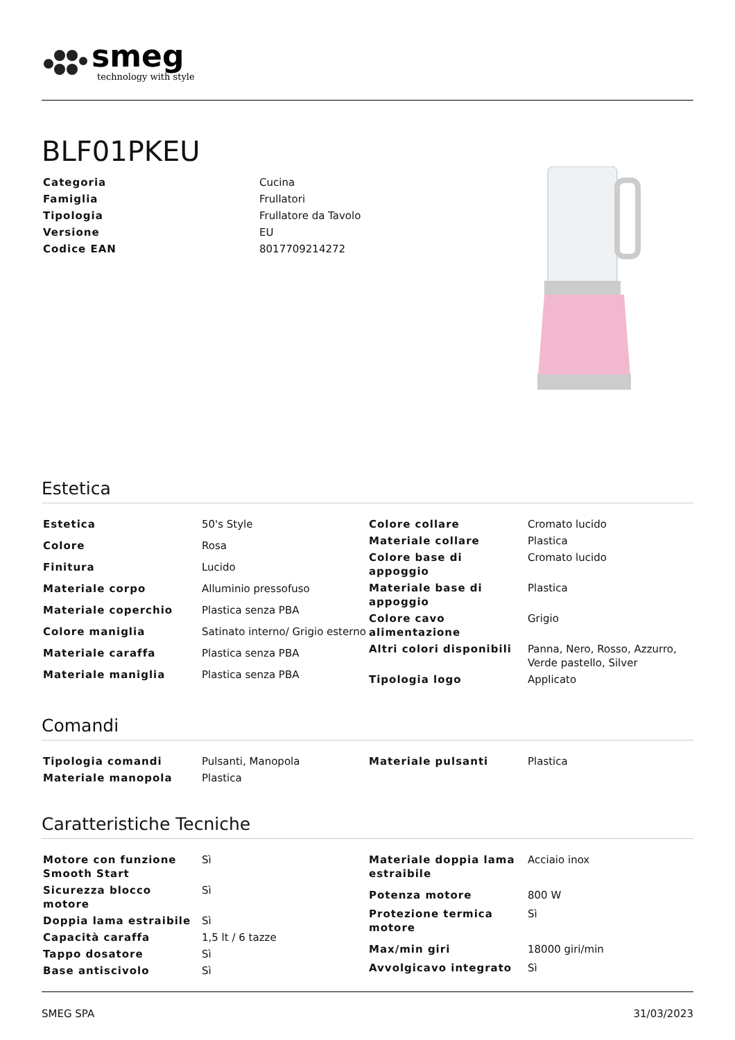smeg
technology with style
BLF01PKEU
| Categoria | Cucina |
| Famiglia | Frullatori |
| Tipologia | Frullatore da Tavolo |
| Versione | EU |
| Codice EAN | 8017709214272 |
Estetica
| Estetica | 50's Style |
| Colore | Rosa |
| Finitura | Lucido |
| Materiale corpo | Alluminio pressofuso |
| Materiale coperchio | Plastica senza PBA |
| Colore maniglia | Satinato interno/ Grigio esterno |
| Materiale caraffa | Plastica senza PBA |
| Materiale maniglia | Plastica senza PBA |
| Colore collare | Cromato lucido |
| Materiale collare | Plastica |
| Colore base di appoggio | Cromato lucido |
| Materiale base di appoggio | Plastica |
| Colore cavo alimentazione | Grigio |
| Altri colori disponibili | Panna, Nero, Rosso, Azzurro, Verde pastello, Silver |
| Tipologia logo | Applicato |
Comandi
| Tipologia comandi | Pulsanti, Manopola |
| Materiale manopola | Plastica |
| Materiale pulsanti | Plastica |
Caratteristiche Tecniche
| Motore con funzione Smooth Start | Sì |
| Sicurezza blocco motore | Sì |
| Doppia lama estraibile | Sì |
| Capacità caraffa | 1,5 lt / 6 tazze |
| Tappo dosatore | Sì |
| Base antiscivolo | Sì |
| Materiale doppia lama estraibile | Acciaio inox |
| Potenza motore | 800 W |
| Protezione termica motore | Sì |
| Max/min giri | 18000 giri/min |
| Avvolgicavo integrato | Sì |
SMEG SPA 31/03/2023